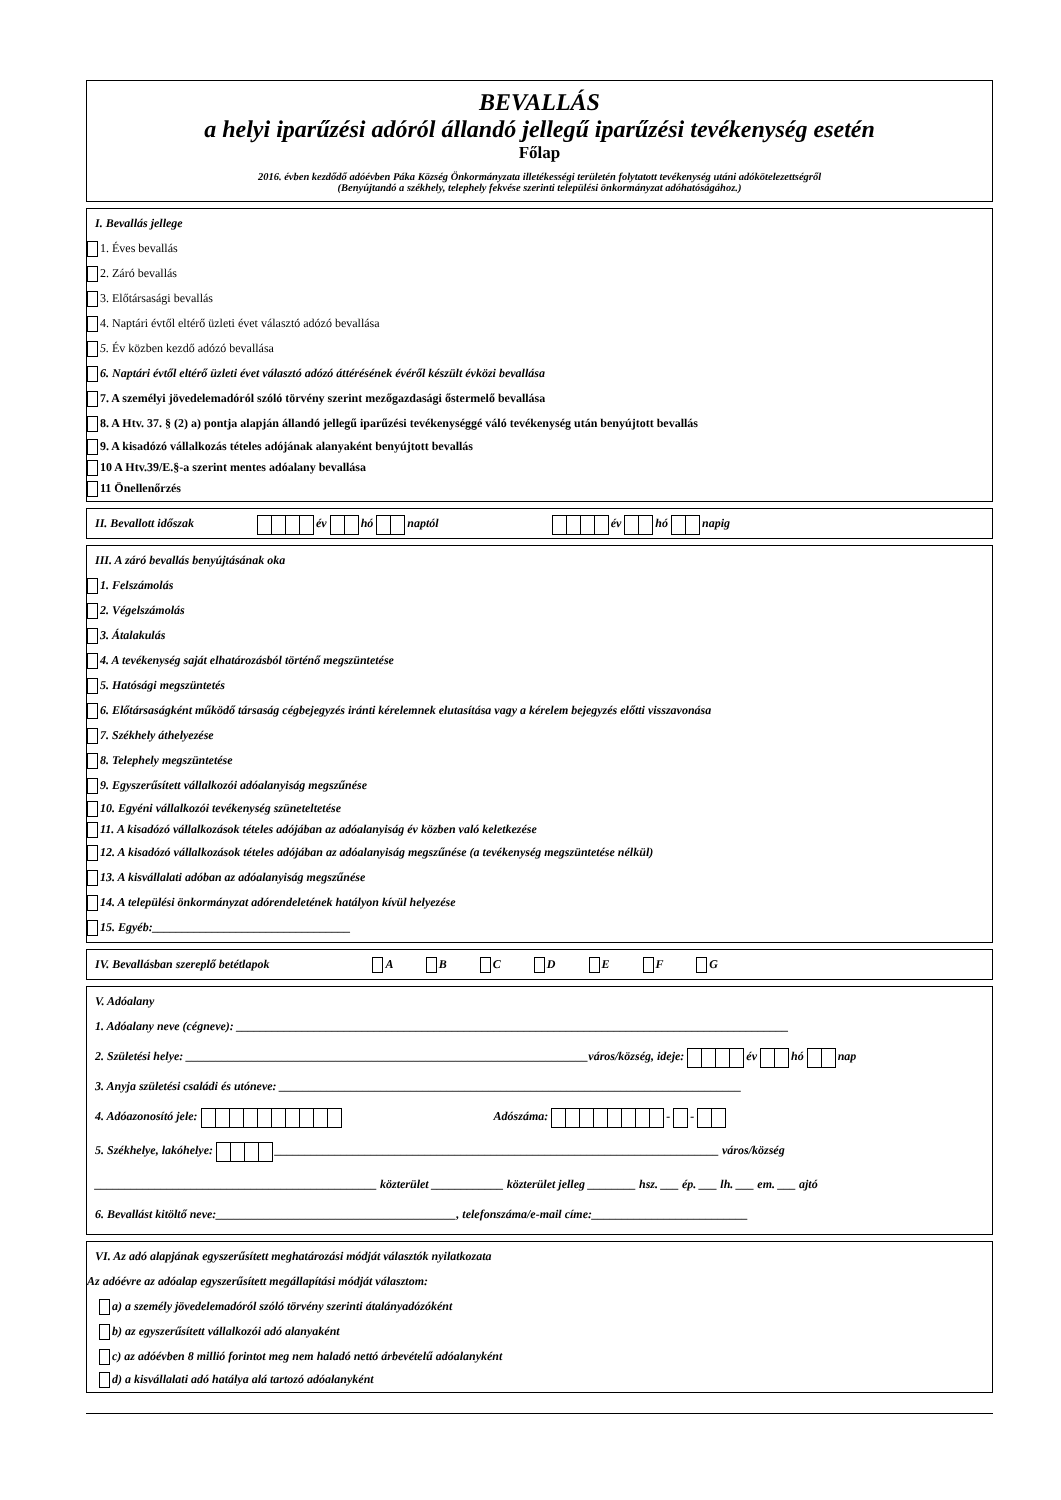BEVALLÁS
a helyi iparűzési adóról állandó jellegű iparűzési tevékenység esetén
Főlap
2016. évben kezdődő adóévben Páka Község Önkormányzata illetékességi területén folytatott tevékenység utáni adókötelezettségről
(Benyújtandó a székhely, telephely fekvése szerinti települési önkormányzat adóhatóságához.)
I. Bevallás jellege
1. Éves bevallás
2. Záró bevallás
3. Előtársasági bevallás
4. Naptári évtől eltérő üzleti évet választó adózó bevallása
5. Év közben kezdő adózó bevallása
6. Naptári évtől eltérő üzleti évet választó adózó áttérésének évéről készült évközi bevallása
7. A személyi jövedelemadóról szóló törvény szerint mezőgazdasági őstermelő bevallása
8. A Htv. 37. § (2) a) pontja alapján állandó jellegű iparűzési tevékenységgé váló tevékenység után benyújtott bevallás
9. A kisadózó vállalkozás tételes adójának alanyaként benyújtott bevallás
10 A Htv.39/E.§-a szerint mentes adóalany bevallása
11 Önellenőrzés
II. Bevallott időszak év hó naptól év hó napig
III. A záró bevallás benyújtásának oka
1. Felszámolás
2. Végelszámolás
3. Átalakulás
4. A tevékenység saját elhatározásból történő megszüntetése
5. Hatósági megszüntetés
6. Előtársaságként működő társaság cégbejegyzés iránti kérelemnek elutasítása vagy a kérelem bejegyzés előtti visszavonása
7. Székhely áthelyezése
8. Telephely megszüntetése
9. Egyszerűsített vállalkozói adóalanyiság megszűnése
10. Egyéni vállalkozói tevékenység szüneteltetése
11. A kisadózó vállalkozások tételes adójában az adóalanyiság év közben való keletkezése
12. A kisadózó vállalkozások tételes adójában az adóalanyiság megszűnése (a tevékenység megszüntetése nélkül)
13. A kisvállalati adóban az adóalanyiság megszűnése
14. A települési önkormányzat adórendeletének hatályon kívül helyezése
15. Egyéb:_________________________________
IV. Bevallásban szereplő betétlapok A B C D E F G
V. Adóalany
1. Adóalany neve (cégneve): ____________________________________________________________________________________________
2. Születési helye: ___________________________________________________________________város/község, ideje: év hó nap
3. Anyja születési családi és utóneve: _____________________________________________________________________________
4. Adóazonosító jele: Adószáma: - -
5. Székhelye, lakóhelye: __________________________________________________________________________ város/község
_______________________________________________ közterület ____________ közterület jelleg ________ hsz. ___ ép. ___ lh. ___ em. ___ ajtó
6. Bevallást kitöltő neve:________________________________________, telefonszáma/e-mail címe:__________________________
VI. Az adó alapjának egyszerűsített meghatározási módját választók nyilatkozata
Az adóévre az adóalap egyszerűsített megállapítási módját választom:
a) a személy jövedelemadóról szóló törvény szerinti átalányadózóként
b) az egyszerűsített vállalkozói adó alanyaként
c) az adóévben 8 millió forintot meg nem haladó nettó árbevételű adóalanyként
d) a kisvállalati adó hatálya alá tartozó adóalanyként